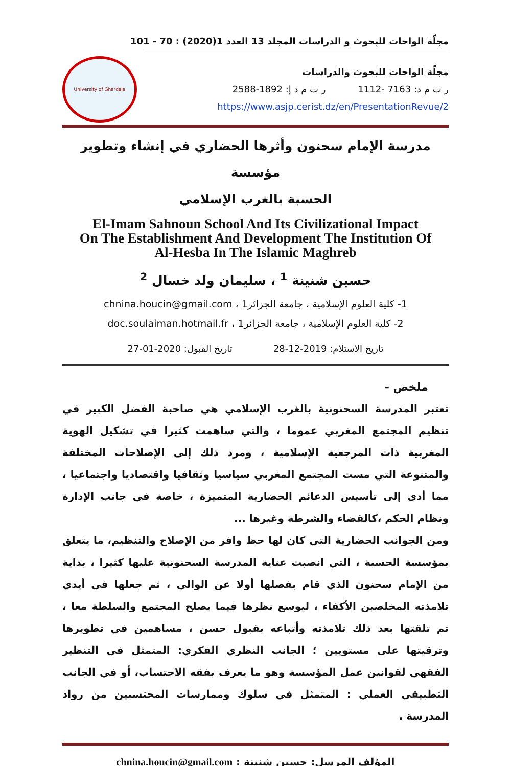مجلّة الواحات للبحوث و الدراسات المجلد 13 العدد 1(2020) : 70 - 101
University of Ghardaia
مجلّة الواحات للبحوث والدراسات
ر ت م د: 7163 -1112 ر ت م د إ: 1892-2588
https://www.asjp.cerist.dz/en/PresentationRevue/2
مدرسة الإمام سحنون وأثرها الحضاري في إنشاء وتطوير مؤسسة
الحسبة بالغرب الإسلامي
El-Imam Sahnoun School And Its Civilizational Impact
On The Establishment And Development The Institution Of
Al-Hesba In The Islamic Maghreb
حسين شنينة <sup>1</sup> ، سليمان ولد خسال <sup>2</sup>
1- كلية العلوم الإسلامية ، جامعة الجزائر1 ، chnina.houcin@gmail.com
2- كلية العلوم الإسلامية ، جامعة الجزائر1 ، doc.soulaiman.hotmail.fr
تاريخ الاستلام: 2019-12-28 تاريخ القبول: 2020-01-27
ملخص -
تعتبر المدرسة السحنونية بالغرب الإسلامي هي صاحبة الفضل الكبير في تنظيم المجتمع المغربي عموما ، والتي ساهمت كثيرا في تشكيل الهوية المغربية ذات المرجعية الإسلامية ، ومرد ذلك إلى الإصلاحات المختلفة والمتنوعة التي مست المجتمع المغربي سياسيا وثقافيا واقتصاديا واجتماعيا ، مما أدى إلى تأسيس الدعائم الحضارية المتميزة ، خاصة في جانب الإدارة ونظام الحكم ،كالقضاء والشرطة وغيرها ...
ومن الجوانب الحضارية التي كان لها حظ وافر من الإصلاح والتنظيم، ما يتعلق بمؤسسة الحسبة ، التي انصبت عناية المدرسة السحنونية عليها كثيرا ، بداية من الإمام سحنون الذي قام بفصلها أولا عن الوالي ، ثم جعلها في أيدي تلامذته المخلصين الأكفاء ، ليوسع نظرها فيما يصلح المجتمع والسلطة معا ، ثم تلقتها بعد ذلك تلامذته وأتباعه بقبول حسن ، مساهمين في تطويرها وترقيتها على مستويين ؛ الجانب النظري الفكري: المتمثل في التنظير الفقهي لقوانين عمل المؤسسة وهو ما يعرف بفقه الاحتساب، أو في الجانب التطبيقي العملي : المتمثل في سلوك وممارسات المحتسبين من رواد المدرسة .
المؤلف المرسل: حسين شنينة : chnina.houcin@gmail.com